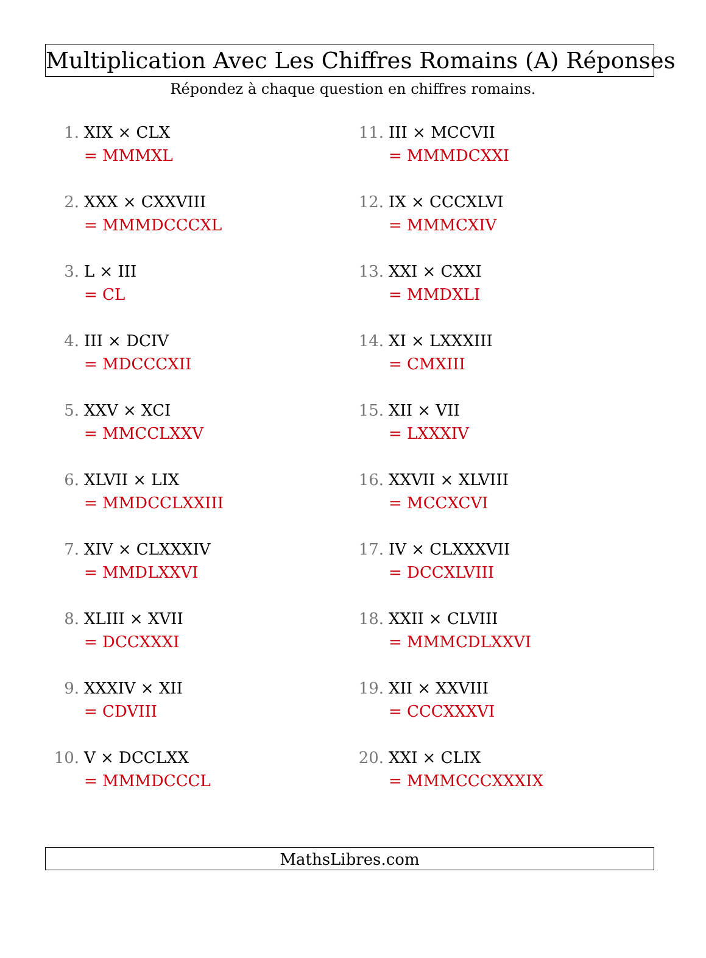Multiplication Avec Les Chiffres Romains (A) Réponses
Répondez à chaque question en chiffres romains.
1. XIX × CLX
= MMMXL
2. XXX × CXXVIII
= MMMDCCCXL
3. L × III
= CL
4. III × DCIV
= MDCCCXII
5. XXV × XCI
= MMCCLXXV
6. XLVII × LIX
= MMDCCLXXIII
7. XIV × CLXXXIV
= MMDLXXVI
8. XLIII × XVII
= DCCXXXI
9. XXXIV × XII
= CDVIII
10. V × DCCLXX
= MMMDCCCL
11. III × MCCVII
= MMMDCXXI
12. IX × CCCXLVI
= MMMCXIV
13. XXI × CXXI
= MMDXLI
14. XI × LXXXIII
= CMXIII
15. XII × VII
= LXXXIV
16. XXVII × XLVIII
= MCCXCVI
17. IV × CLXXXVII
= DCCXLVIII
18. XXII × CLVIII
= MMMCDLXXVI
19. XII × XXVIII
= CCCXXXVI
20. XXI × CLIX
= MMMCCCXXXIX
MathsLibres.com